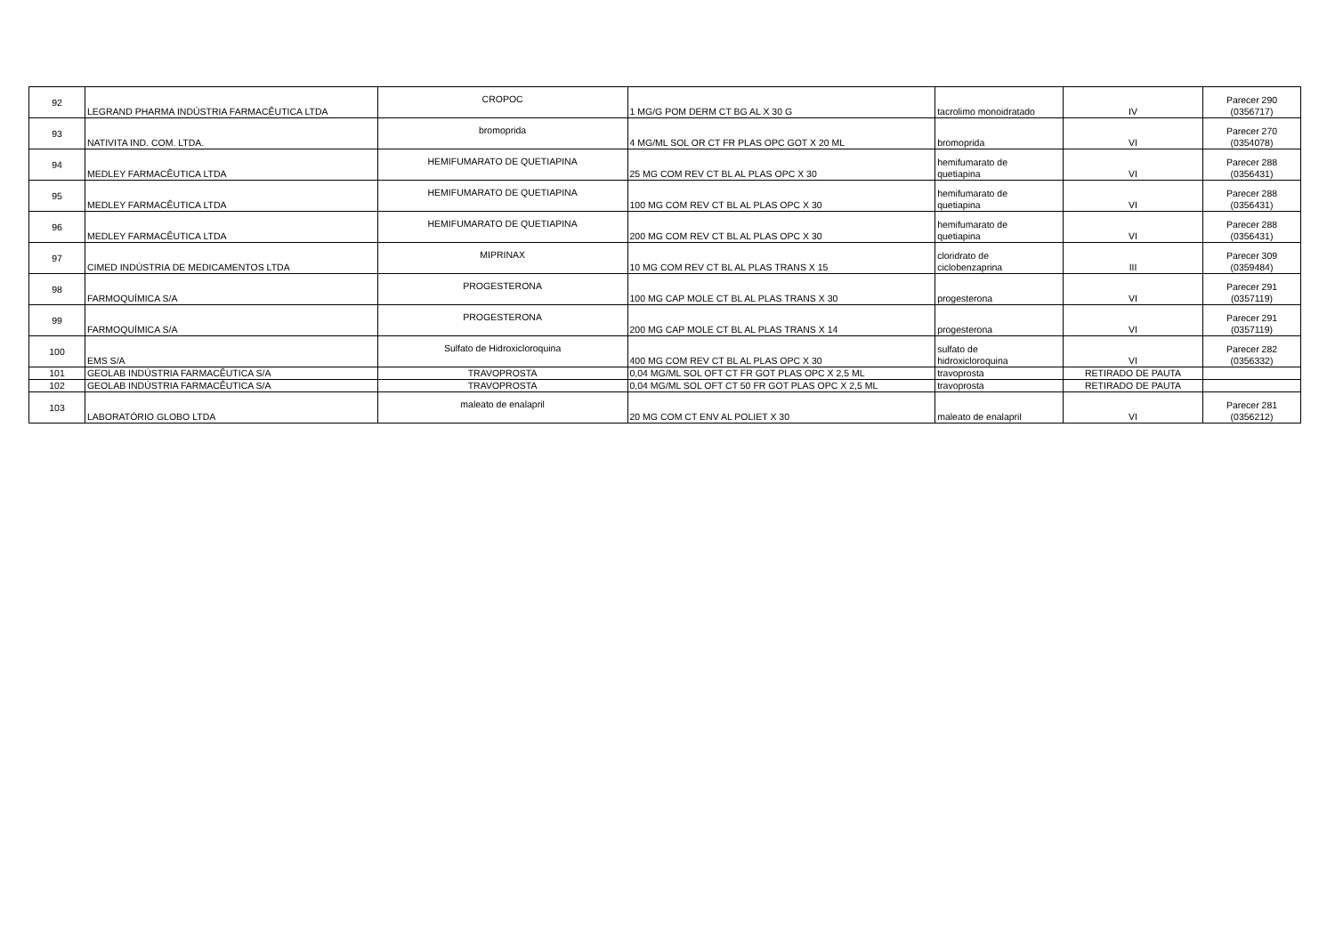| 92 | LEGRAND PHARMA INDÚSTRIA FARMACÊUTICA LTDA | CROPOC | 1 MG/G POM DERM CT BG AL X 30 G | tacrolimo monoidratado | IV | Parecer 290 (0356717) |
| 93 | NATIVITA IND. COM. LTDA. | bromoprida | 4 MG/ML SOL OR CT FR PLAS OPC GOT X 20 ML | bromoprida | VI | Parecer 270 (0354078) |
| 94 | MEDLEY FARMACÊUTICA LTDA | HEMIFUMARATO DE QUETIAPINA | 25 MG COM REV CT BL AL PLAS OPC X 30 | hemifumarato de quetiapina | VI | Parecer 288 (0356431) |
| 95 | MEDLEY FARMACÊUTICA LTDA | HEMIFUMARATO DE QUETIAPINA | 100 MG COM REV CT BL AL PLAS OPC X 30 | hemifumarato de quetiapina | VI | Parecer 288 (0356431) |
| 96 | MEDLEY FARMACÊUTICA LTDA | HEMIFUMARATO DE QUETIAPINA | 200 MG COM REV CT BL AL PLAS OPC X 30 | hemifumarato de quetiapina | VI | Parecer 288 (0356431) |
| 97 | CIMED INDÚSTRIA DE MEDICAMENTOS LTDA | MIPRINAX | 10 MG COM REV CT BL AL PLAS TRANS X 15 | cloridrato de ciclobenzaprina | III | Parecer 309 (0359484) |
| 98 | FARMOQUÍMICA S/A | PROGESTERONA | 100 MG CAP MOLE CT BL AL PLAS TRANS X 30 | progesterona | VI | Parecer 291 (0357119) |
| 99 | FARMOQUÍMICA S/A | PROGESTERONA | 200 MG CAP MOLE CT BL AL PLAS TRANS X 14 | progesterona | VI | Parecer 291 (0357119) |
| 100 | EMS S/A | Sulfato de Hidroxicloroquina | 400 MG COM REV CT BL AL PLAS OPC X 30 | sulfato de hidroxicloroquina | VI | Parecer 282 (0356332) |
| 101 | GEOLAB INDÚSTRIA FARMACÊUTICA S/A | TRAVOPROSTA | 0,04 MG/ML SOL OFT CT FR GOT PLAS OPC X 2,5 ML | travoprosta | RETIRADO DE PAUTA | |
| 102 | GEOLAB INDÚSTRIA FARMACÊUTICA S/A | TRAVOPROSTA | 0,04 MG/ML SOL OFT CT 50 FR GOT PLAS OPC X 2,5 ML | travoprosta | RETIRADO DE PAUTA | |
| 103 | LABORATÓRIO GLOBO LTDA | maleato de enalapril | 20 MG COM CT ENV AL POLIET X 30 | maleato de enalapril | VI | Parecer 281 (0356212) |